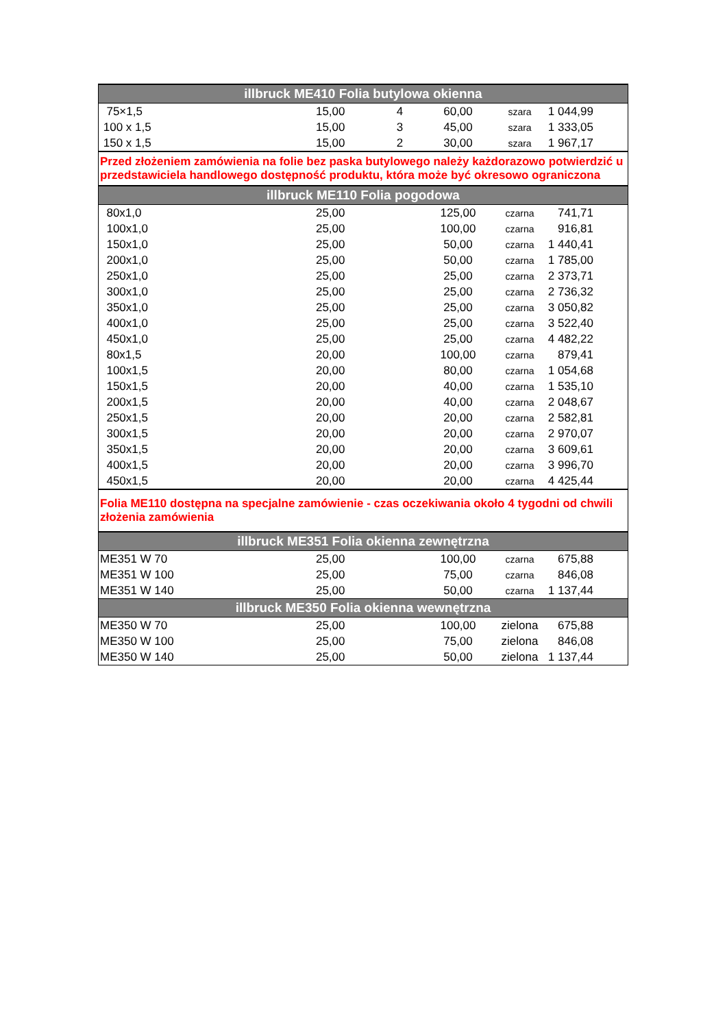| illbruck ME410 Folia butylowa okienna | | | | | |
| --- | --- | --- | --- | --- | --- |
| 75×1,5 | 15,00 | 4 | 60,00 | szara | 1 044,99 |
| 100 x 1,5 | 15,00 | 3 | 45,00 | szara | 1 333,05 |
| 150 x 1,5 | 15,00 | 2 | 30,00 | szara | 1 967,17 |
| Przed złożeniem zamówienia na folie bez paska butylowego należy każdorazowo potwierdzić u przedstawiciela handlowego dostępność produktu, która może być okresowo ograniczona | | | | | |
| illbruck ME110 Folia pogodowa | | | | | |
| 80x1,0 | 25,00 | | 125,00 | czarna | 741,71 |
| 100x1,0 | 25,00 | | 100,00 | czarna | 916,81 |
| 150x1,0 | 25,00 | | 50,00 | czarna | 1 440,41 |
| 200x1,0 | 25,00 | | 50,00 | czarna | 1 785,00 |
| 250x1,0 | 25,00 | | 25,00 | czarna | 2 373,71 |
| 300x1,0 | 25,00 | | 25,00 | czarna | 2 736,32 |
| 350x1,0 | 25,00 | | 25,00 | czarna | 3 050,82 |
| 400x1,0 | 25,00 | | 25,00 | czarna | 3 522,40 |
| 450x1,0 | 25,00 | | 25,00 | czarna | 4 482,22 |
| 80x1,5 | 20,00 | | 100,00 | czarna | 879,41 |
| 100x1,5 | 20,00 | | 80,00 | czarna | 1 054,68 |
| 150x1,5 | 20,00 | | 40,00 | czarna | 1 535,10 |
| 200x1,5 | 20,00 | | 40,00 | czarna | 2 048,67 |
| 250x1,5 | 20,00 | | 20,00 | czarna | 2 582,81 |
| 300x1,5 | 20,00 | | 20,00 | czarna | 2 970,07 |
| 350x1,5 | 20,00 | | 20,00 | czarna | 3 609,61 |
| 400x1,5 | 20,00 | | 20,00 | czarna | 3 996,70 |
| 450x1,5 | 20,00 | | 20,00 | czarna | 4 425,44 |
| Folia ME110 dostępna na specjalne zamówienie - czas oczekiwania około 4 tygodni od chwili złożenia zamówienia | | | | | |
| illbruck ME351 Folia okienna zewnętrzna | | | | | |
| ME351 W 70 | 25,00 | | 100,00 | czarna | 675,88 |
| ME351 W 100 | 25,00 | | 75,00 | czarna | 846,08 |
| ME351 W 140 | 25,00 | | 50,00 | czarna | 1 137,44 |
| illbruck ME350 Folia okienna wewnętrzna | | | | | |
| ME350 W 70 | 25,00 | | 100,00 | zielona | 675,88 |
| ME350 W 100 | 25,00 | | 75,00 | zielona | 846,08 |
| ME350 W 140 | 25,00 | | 50,00 | zielona | 1 137,44 |